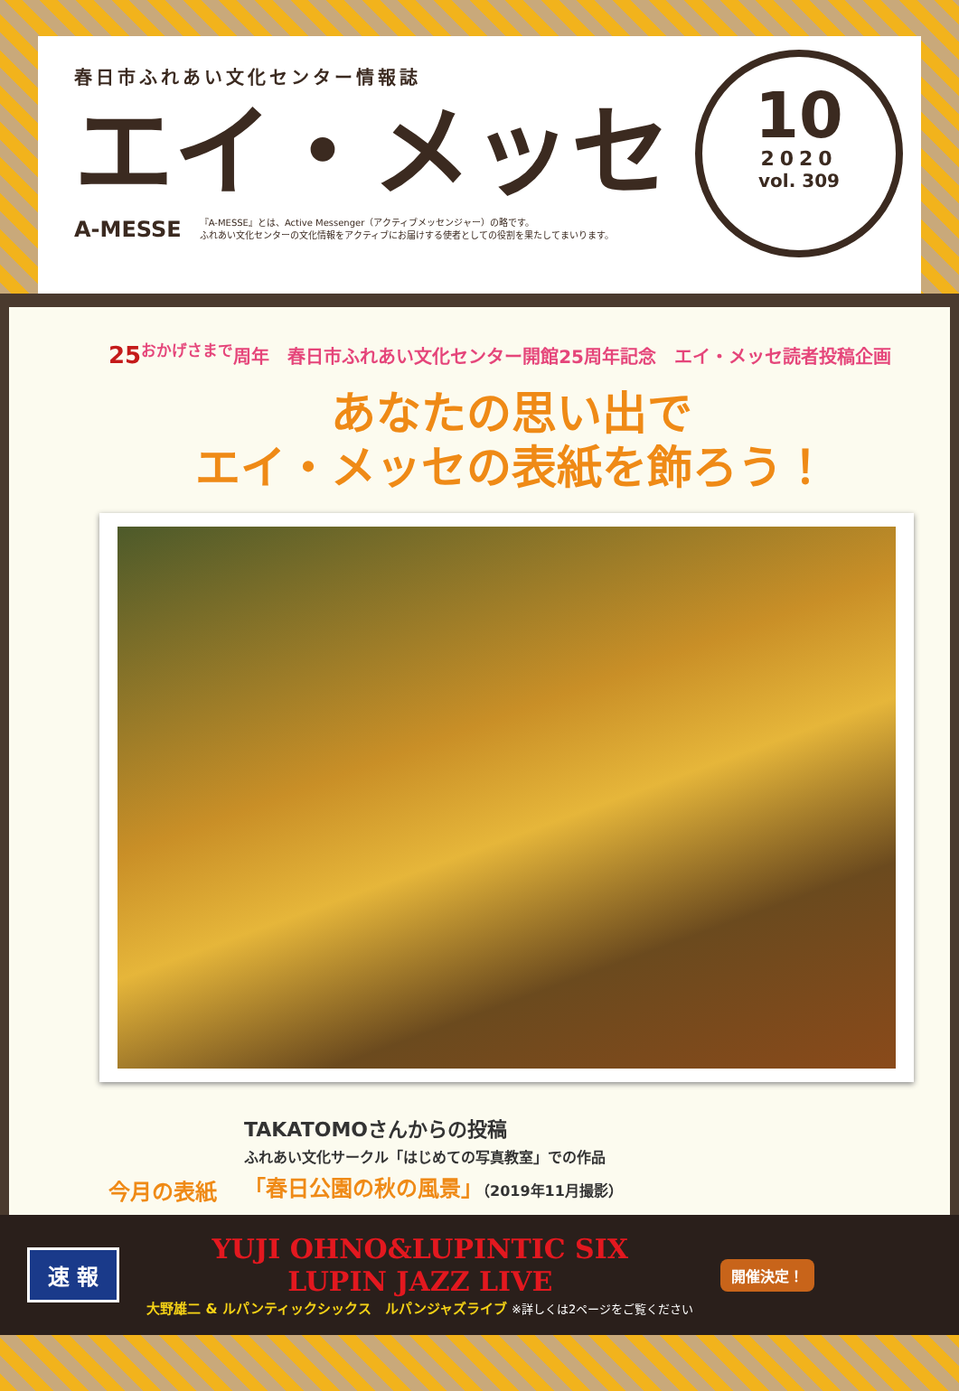春日市ふれあい文化センター情報誌
エイ・メッセ
A-MESSE 『A-MESSE』とは、Active Messenger（アクティブメッセンジャー）の略です。
ふれあい文化センターの文化情報をアクティブにお届けする使者としての役割を果たしてまいります。
10
2020
vol. 309
25<sup>おかげさまで</sup>周年　春日市ふれあい文化センター開館25周年記念　エイ・メッセ読者投稿企画
あなたの思い出で
エイ・メッセの表紙を飾ろう！
今月の表紙
TAKATOMOさんからの投稿
ふれあい文化サークル「はじめての写真教室」での作品
「春日公園の秋の風景」（2019年11月撮影）
速 報
YUJI OHNO&LUPINTIC SIX
LUPIN JAZZ LIVE
大野雄二 & ルパンティックシックス　ルパンジャズライブ ※詳しくは2ページをご覧ください
開催決定！